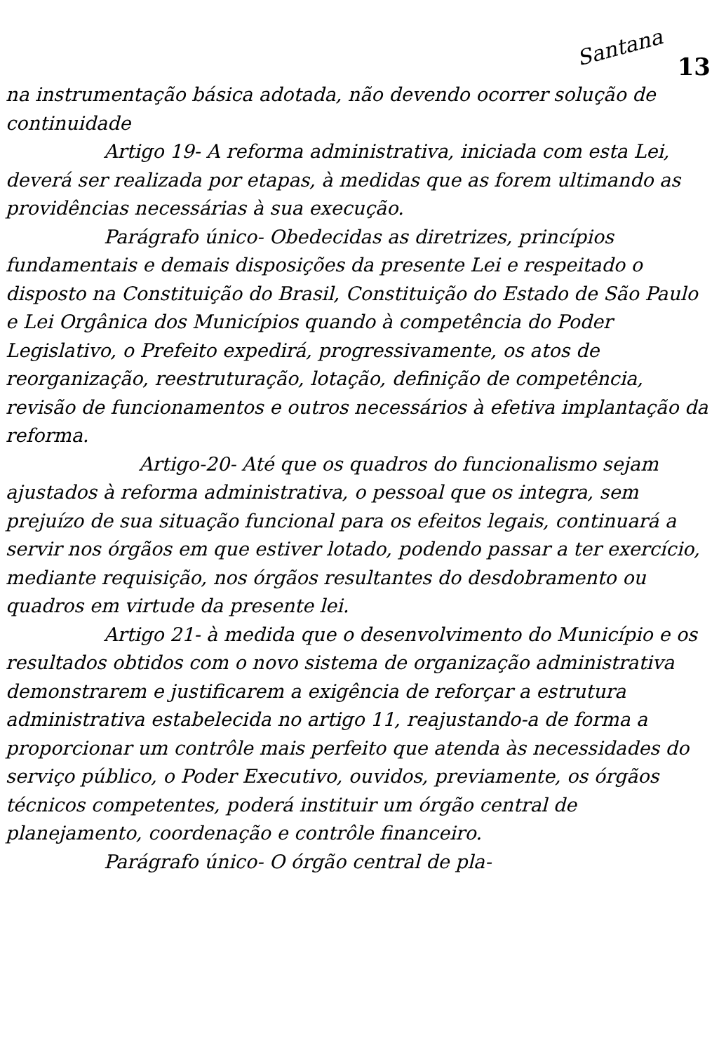Santana 13
na instrumentação básica adotada, não devendo ocorrer solução de continuidade
Artigo 19- A reforma administrativa, iniciada com esta Lei, deverá ser realizada por etapas, à medidas que as forem ultimando as providências necessárias à sua execução.
Parágrafo único- Obedecidas as diretrizes, princípios fundamentais e demais disposições da presente Lei e respeitado o disposto na Constituição do Brasil, Constituição do Estado de São Paulo e Lei Orgânica dos Municípios quando à competência do Poder Legislativo, o Prefeito expedirá, progressivamente, os atos de reorganização, reestruturação, lotação, definição de competência, revisão de funcionamentos e outros necessários à efetiva implantação da reforma.
Artigo-20- Até que os quadros do funcionalismo sejam ajustados à reforma administrativa, o pessoal que os integra, sem prejuízo de sua situação funcional para os efeitos legais, continuará a servir nos órgãos em que estiver lotado, podendo passar a ter exercício, mediante requisição, nos órgãos resultantes do desdobramento ou quadros em virtude da presente lei.
Artigo 21- à medida que o desenvolvimento do Município e os resultados obtidos com o novo sistema de organização administrativa demonstrarem e justificarem a exigência de reforçar a estrutura administrativa estabelecida no artigo 11, reajustando-a de forma a proporcionar um contrôle mais perfeito que atenda às necessidades do serviço público, o Poder Executivo, ouvidos, previamente, os órgãos técnicos competentes, poderá instituir um órgão central de planejamento, coordenação e contrôle financeiro.
Parágrafo único- O órgão central de pla-